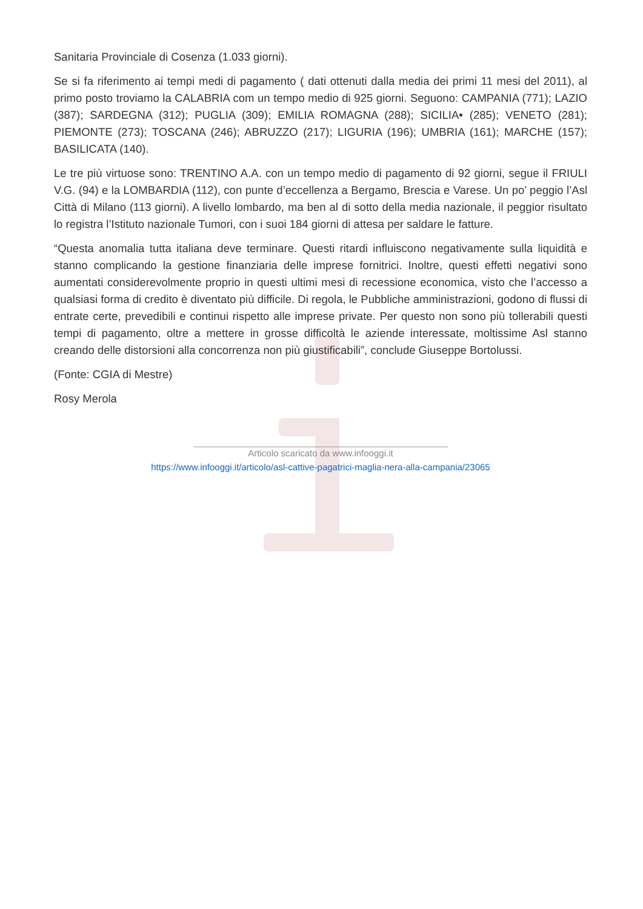Sanitaria Provinciale di Cosenza (1.033 giorni).
Se si fa riferimento ai tempi medi di pagamento ( dati ottenuti dalla media dei primi 11 mesi del 2011), al primo posto troviamo la CALABRIA com un tempo medio di 925 giorni. Seguono: CAMPANIA (771); LAZIO (387); SARDEGNA (312); PUGLIA (309); EMILIA ROMAGNA (288); SICILIA• (285); VENETO (281); PIEMONTE (273); TOSCANA (246); ABRUZZO (217); LIGURIA (196); UMBRIA (161); MARCHE (157); BASILICATA (140).
Le tre più virtuose sono: TRENTINO A.A. con un tempo medio di pagamento di 92 giorni, segue il FRIULI V.G. (94) e la LOMBARDIA (112), con punte d’eccellenza a Bergamo, Brescia e Varese. Un po’ peggio l’Asl Città di Milano (113 giorni). A livello lombardo, ma ben al di sotto della media nazionale, il peggior risultato lo registra l’Istituto nazionale Tumori, con i suoi 184 giorni di attesa per saldare le fatture.
“Questa anomalia tutta italiana deve terminare. Questi ritardi influiscono negativamente sulla liquidità e stanno complicando la gestione finanziaria delle imprese fornitrici. Inoltre, questi effetti negativi sono aumentati considerevolmente proprio in questi ultimi mesi di recessione economica, visto che l’accesso a qualsiasi forma di credito è diventato più difficile. Di regola, le Pubbliche amministrazioni, godono di flussi di entrate certe, prevedibili e continui rispetto alle imprese private. Per questo non sono più tollerabili questi tempi di pagamento, oltre a mettere in grosse difficoltà le aziende interessate, moltissime Asl stanno creando delle distorsioni alla concorrenza non più giustificabili”, conclude Giuseppe Bortolussi.
(Fonte: CGIA di Mestre)
Rosy Merola
Articolo scaricato da www.infooggi.it
https://www.infooggi.it/articolo/asl-cattive-pagatrici-maglia-nera-alla-campania/23065